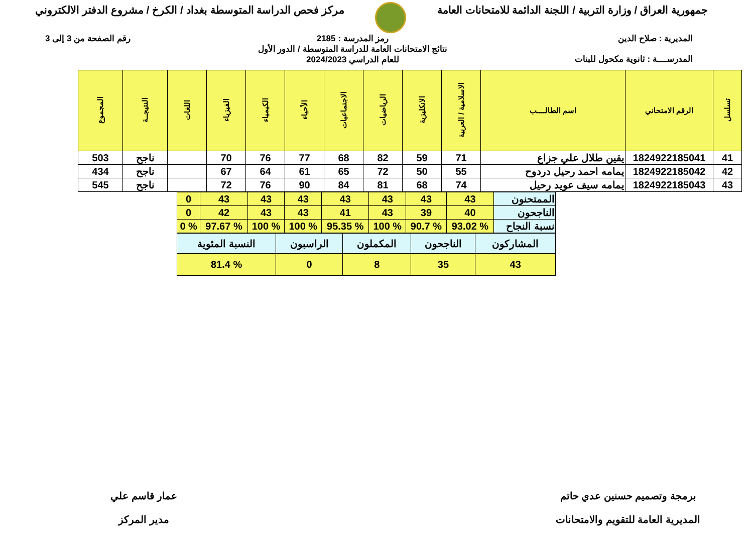جمهورية العراق / وزارة التربية / اللجنة الدائمة للامتحانات العامة
مركز فحص الدراسة المتوسطة بغداد / الكرخ / مشروع الدفتر الالكتروني
المديرية : صلاح الدين
المدرســــة : ثانوية مكحول للبنات
رمز المدرسة : 2185
نتائج الامتحانات العامة للدراسة المتوسطة / الدور الأول
للعام الدراسي 2024/2023
رقم الصفحة من 3 إلى 3
| تسلسل | الرقم الامتحاني | اسم الطالــــب | الاسلامية / العربية | الانكليزية | الرياضيات | الاجتماعيات | الأحياء | الكيمياء | الفيزياء | اللغات | النتيجــة | المجموع |
| --- | --- | --- | --- | --- | --- | --- | --- | --- | --- | --- | --- | --- |
| 41 | 1824922185041 | يقين طلال علي جزاع | 71 | 59 | 82 | 68 | 77 | 76 | 70 | | ناجح | 503 |
| 42 | 1824922185042 | يمامه احمد رحيل دردوح | 55 | 50 | 72 | 65 | 61 | 64 | 67 | | ناجح | 434 |
| 43 | 1824922185043 | يمامه سيف عويد رحيل | 74 | 68 | 81 | 84 | 90 | 76 | 72 | | ناجح | 545 |
| الممتحنون | 43 | 43 | 43 | 43 | 43 | 43 | 43 | 0 |
| الناجحون | 40 | 39 | 43 | 41 | 43 | 43 | 42 | 0 |
| نسبة النجاح | % 93.02 | % 90.7 | % 100 | % 95.35 | % 100 | % 100 | % 97.67 | % 0 |
| المشاركون | الناجحون | المكملون | الراسبون | النسبة المئوية |
| 43 | 35 | 8 | 0 | % 81.4 |
برمجة وتصميم حسنين عدي حاتم
المديرية العامة للتقويم والامتحانات
عمار قاسم علي
مدير المركز